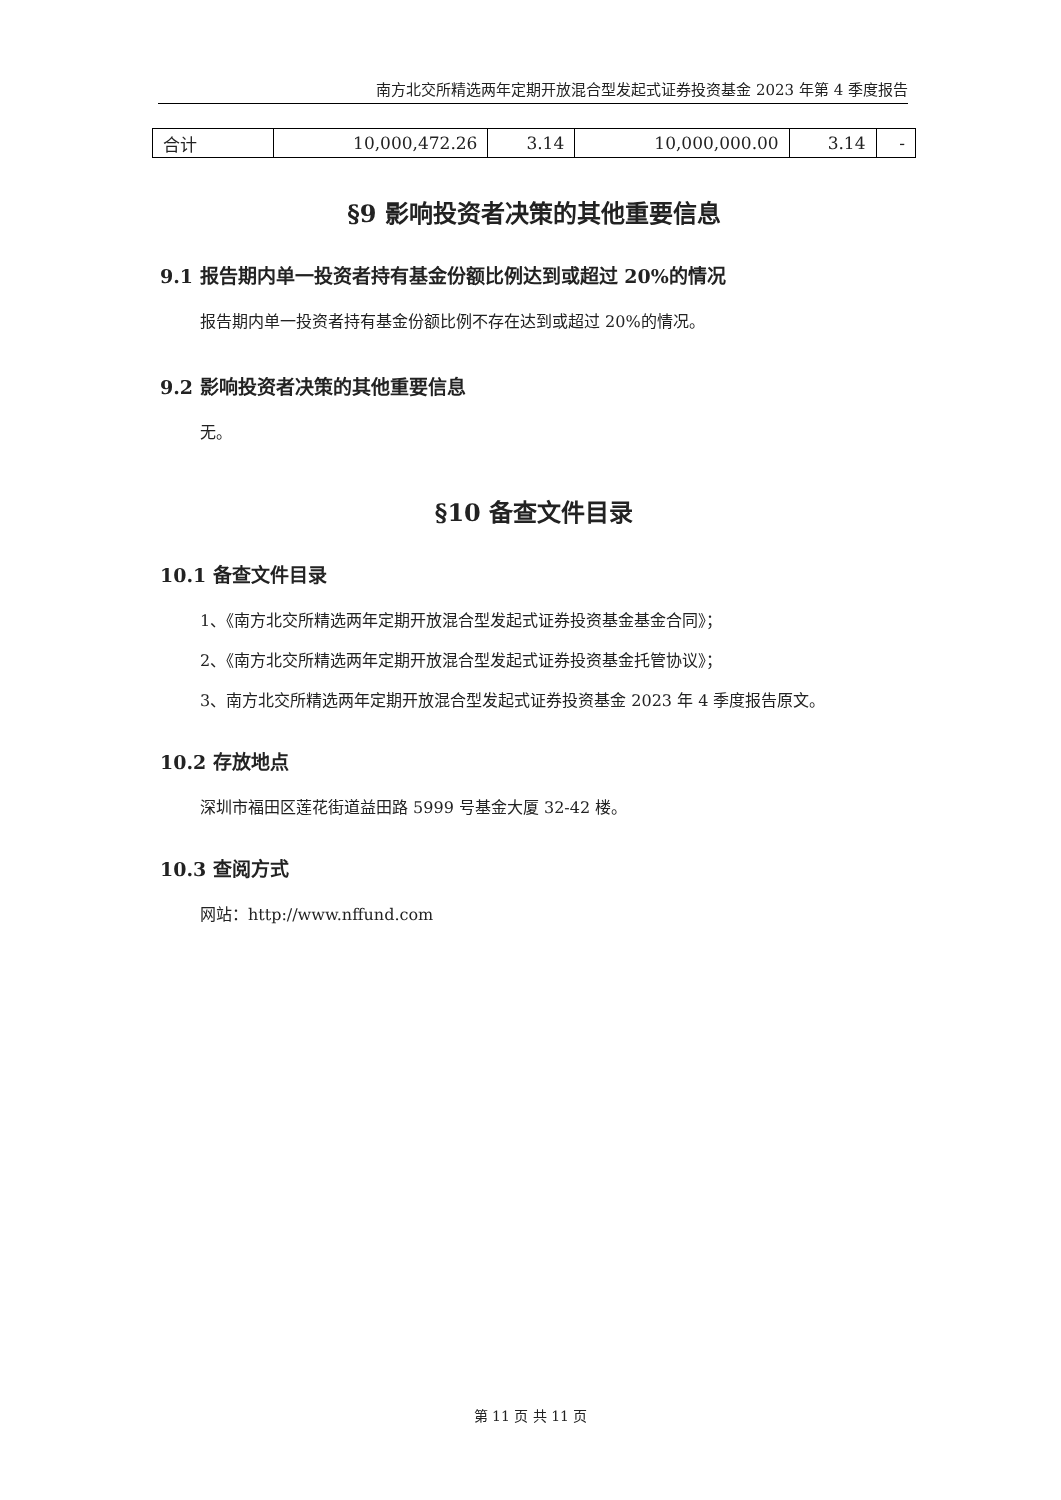南方北交所精选两年定期开放混合型发起式证券投资基金 2023 年第 4 季度报告
| 合计 | 10,000,472.26 | 3.14 | 10,000,000.00 | 3.14 | - |
§9 影响投资者决策的其他重要信息
9.1 报告期内单一投资者持有基金份额比例达到或超过 20%的情况
报告期内单一投资者持有基金份额比例不存在达到或超过 20%的情况。
9.2 影响投资者决策的其他重要信息
无。
§10 备查文件目录
10.1 备查文件目录
1、《南方北交所精选两年定期开放混合型发起式证券投资基金基金合同》；
2、《南方北交所精选两年定期开放混合型发起式证券投资基金托管协议》；
3、南方北交所精选两年定期开放混合型发起式证券投资基金 2023 年 4 季度报告原文。
10.2 存放地点
深圳市福田区莲花街道益田路 5999 号基金大厦 32-42 楼。
10.3 查阅方式
网站：http://www.nffund.com
第 11 页 共 11 页